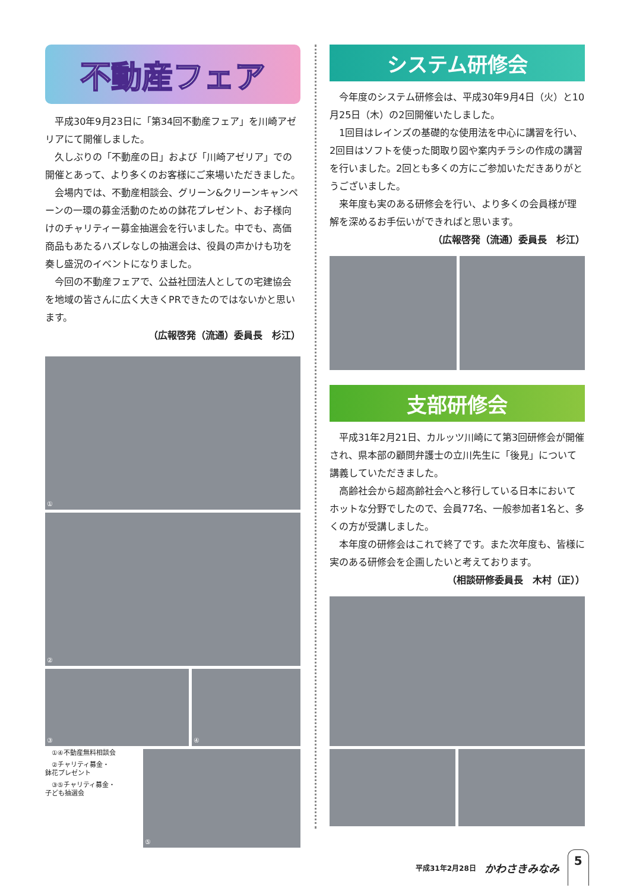不動産フェア
平成30年9月23日に「第34回不動産フェア」を川崎アゼリアにて開催しました。
久しぶりの「不動産の日」および「川崎アゼリア」での開催とあって、より多くのお客様にご来場いただきました。
会場内では、不動産相談会、グリーン&クリーンキャンペーンの一環の募金活動のための鉢花プレゼント、お子様向けのチャリティー募金抽選会を行いました。中でも、高価商品もあたるハズレなしの抽選会は、役員の声かけも功を奏し盛況のイベントになりました。
今回の不動産フェアで、公益社団法人としての宅建協会を地域の皆さんに広く大きくPRできたのではないかと思います。
（広報啓発（流通）委員長　杉江）
①
②
③ ④
①④不動産無料相談会
②チャリティ募金・
鉢花プレゼント
③⑤チャリティ募金・
子ども抽選会
⑤
システム研修会
今年度のシステム研修会は、平成30年9月4日（火）と10月25日（木）の2回開催いたしました。
1回目はレインズの基礎的な使用法を中心に講習を行い、2回目はソフトを使った間取り図や案内チラシの作成の講習を行いました。2回とも多くの方にご参加いただきありがとうございました。
来年度も実のある研修会を行い、より多くの会員様が理解を深めるお手伝いができればと思います。
（広報啓発（流通）委員長　杉江）
支部研修会
平成31年2月21日、カルッツ川崎にて第3回研修会が開催され、県本部の顧問弁護士の立川先生に「後見」について講義していただきました。
高齢社会から超高齢社会へと移行している日本においてホットな分野でしたので、会員77名、一般参加者1名と、多くの方が受講しました。
本年度の研修会はこれで終了です。また次年度も、皆様に実のある研修会を企画したいと考えております。
（相談研修委員長　木村（正））
平成31年2月28日 かわさきみなみ 5